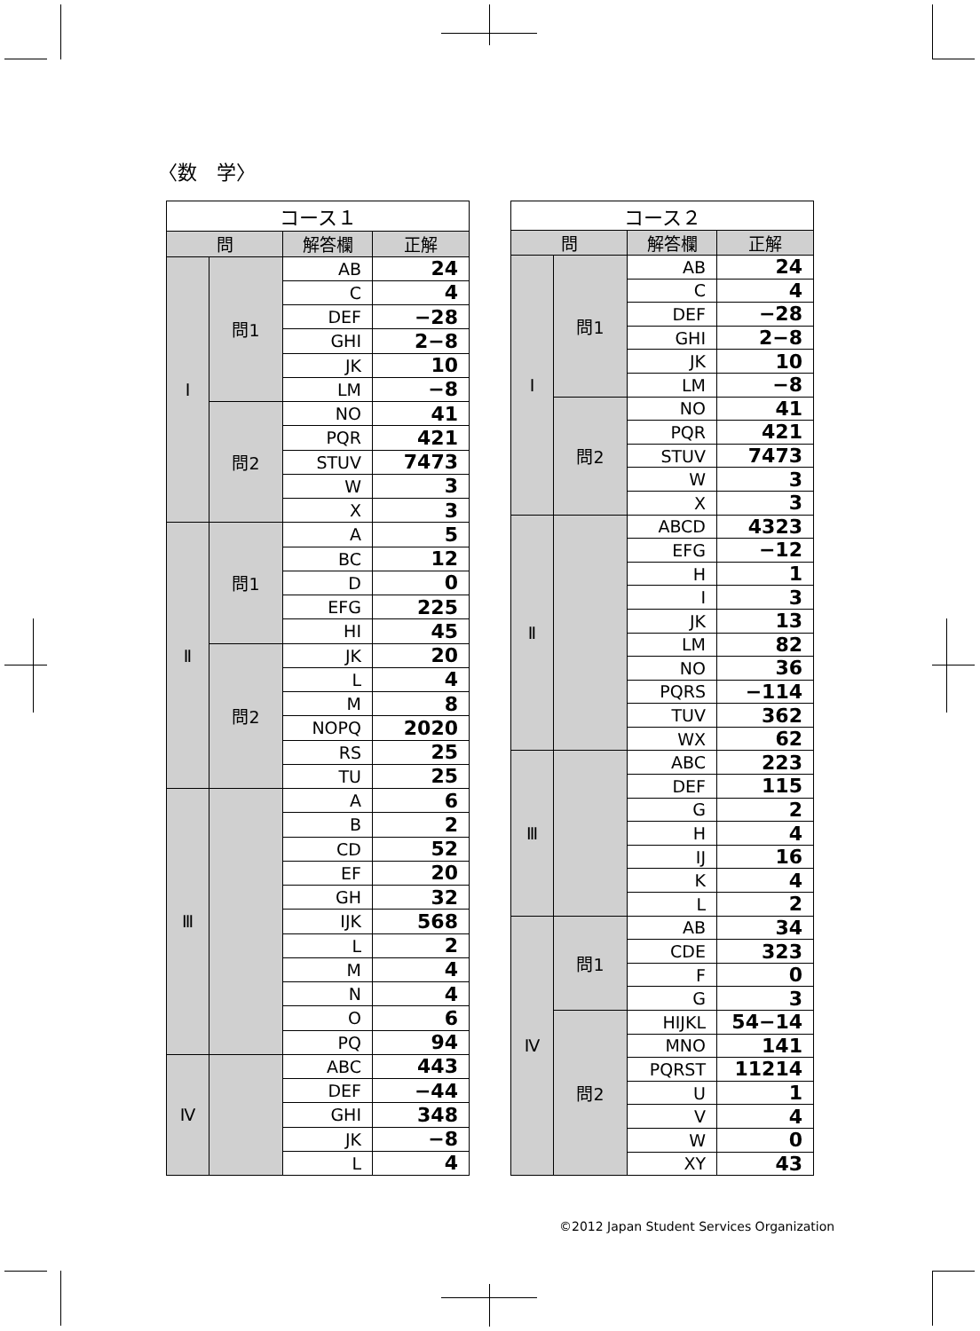〈数　学〉
| コース１ | | | |
| --- | --- | --- | --- |
| 問 | | 解答欄 | 正解 |
| Ⅰ | 問1 | AB | 24 |
| | | C | 4 |
| | | DEF | −28 |
| | | GHI | 2−8 |
| | | JK | 10 |
| | | LM | −8 |
| | 問2 | NO | 41 |
| | | PQR | 421 |
| | | STUV | 7473 |
| | | W | 3 |
| | | X | 3 |
| Ⅱ | 問1 | A | 5 |
| | | BC | 12 |
| | | D | 0 |
| | | EFG | 225 |
| | | HI | 45 |
| | 問2 | JK | 20 |
| | | L | 4 |
| | | M | 8 |
| | | NOPQ | 2020 |
| | | RS | 25 |
| | | TU | 25 |
| Ⅲ | | A | 6 |
| | | B | 2 |
| | | CD | 52 |
| | | EF | 20 |
| | | GH | 32 |
| | | IJK | 568 |
| | | L | 2 |
| | | M | 4 |
| | | N | 4 |
| | | O | 6 |
| | | PQ | 94 |
| Ⅳ | | ABC | 443 |
| | | DEF | −44 |
| | | GHI | 348 |
| | | JK | −8 |
| | | L | 4 |
| コース２ | | | |
| --- | --- | --- | --- |
| 問 | | 解答欄 | 正解 |
| Ⅰ | 問1 | AB | 24 |
| | | C | 4 |
| | | DEF | −28 |
| | | GHI | 2−8 |
| | | JK | 10 |
| | | LM | −8 |
| | 問2 | NO | 41 |
| | | PQR | 421 |
| | | STUV | 7473 |
| | | W | 3 |
| | | X | 3 |
| Ⅱ | | ABCD | 4323 |
| | | EFG | −12 |
| | | H | 1 |
| | | I | 3 |
| | | JK | 13 |
| | | LM | 82 |
| | | NO | 36 |
| | | PQRS | −114 |
| | | TUV | 362 |
| | | WX | 62 |
| Ⅲ | | ABC | 223 |
| | | DEF | 115 |
| | | G | 2 |
| | | H | 4 |
| | | IJ | 16 |
| | | K | 4 |
| | | L | 2 |
| Ⅳ | 問1 | AB | 34 |
| | | CDE | 323 |
| | | F | 0 |
| | | G | 3 |
| | 問2 | HIJKL | 54−14 |
| | | MNO | 141 |
| | | PQRST | 11214 |
| | | U | 1 |
| | | V | 4 |
| | | W | 0 |
| | | XY | 43 |
©2012 Japan Student Services Organization